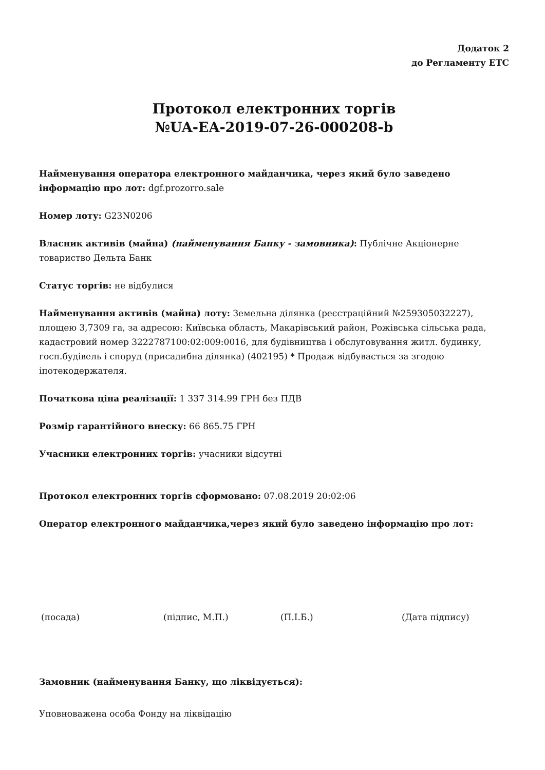Додаток 2
до Регламенту ЕТС
Протокол електронних торгів
№UA-EA-2019-07-26-000208-b
Найменування оператора електронного майданчика, через який було заведено інформацію про лот: dgf.prozorro.sale
Номер лоту: G23N0206
Власник активів (майна) (найменування Банку - замовника): Публічне Акціонерне товариство Дельта Банк
Статус торгів: не відбулися
Найменування активів (майна) лоту: Земельна ділянка (реєстраційний №259305032227), площею 3,7309 га, за адресою: Київська область, Макарівський район, Рожівська сільська рада, кадастровий номер 3222787100:02:009:0016, для будівництва і обслуговування житл. будинку, госп.будівель і споруд (присадибна ділянка) (402195) * Продаж відбувається за згодою іпотекодержателя.
Початкова ціна реалізації: 1 337 314.99 ГРН без ПДВ
Розмір гарантійного внеску: 66 865.75 ГРН
Учасники електронних торгів: учасники відсутні
Протокол електронних торгів сформовано: 07.08.2019 20:02:06
Оператор електронного майданчика,через який було заведено інформацію про лот:
(посада) (підпис, М.П.) (П.І.Б.) (Дата підпису)
Замовник (найменування Банку, що ліквідується):
Уповноважена особа Фонду на ліквідацію